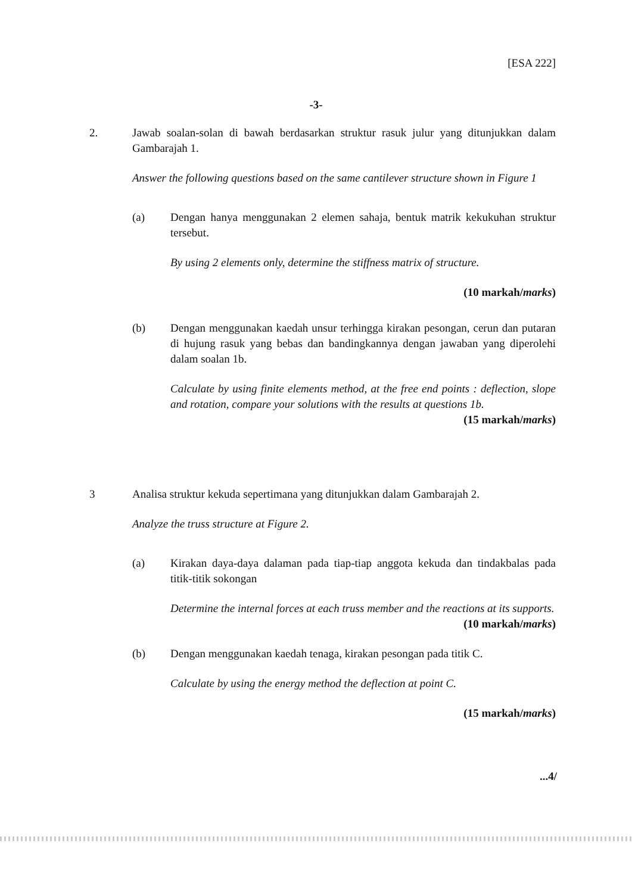[ESA 222]
-3-
2. Jawab soalan-solan di bawah berdasarkan struktur rasuk julur yang ditunjukkan dalam Gambarajah 1.
Answer the following questions based on the same cantilever structure shown in Figure 1
(a) Dengan hanya menggunakan 2 elemen sahaja, bentuk matrik kekukuhan struktur tersebut.
By using 2 elements only, determine the stiffness matrix of structure.
(10 markah/marks)
(b) Dengan menggunakan kaedah unsur terhingga kirakan pesongan, cerun dan putaran di hujung rasuk yang bebas dan bandingkannya dengan jawaban yang diperolehi dalam soalan 1b.
Calculate by using finite elements method, at the free end points : deflection, slope and rotation, compare your solutions with the results at questions 1b.
(15 markah/marks)
3 Analisa struktur kekuda sepertimana yang ditunjukkan dalam Gambarajah 2.
Analyze the truss structure at Figure 2.
(a) Kirakan daya-daya dalaman pada tiap-tiap anggota kekuda dan tindakbalas pada titik-titik sokongan
Determine the internal forces at each truss member and the reactions at its supports.
(10 markah/marks)
(b) Dengan menggunakan kaedah tenaga, kirakan pesongan pada titik C.
Calculate by using the energy method the deflection at point C.
(15 markah/marks)
...4/